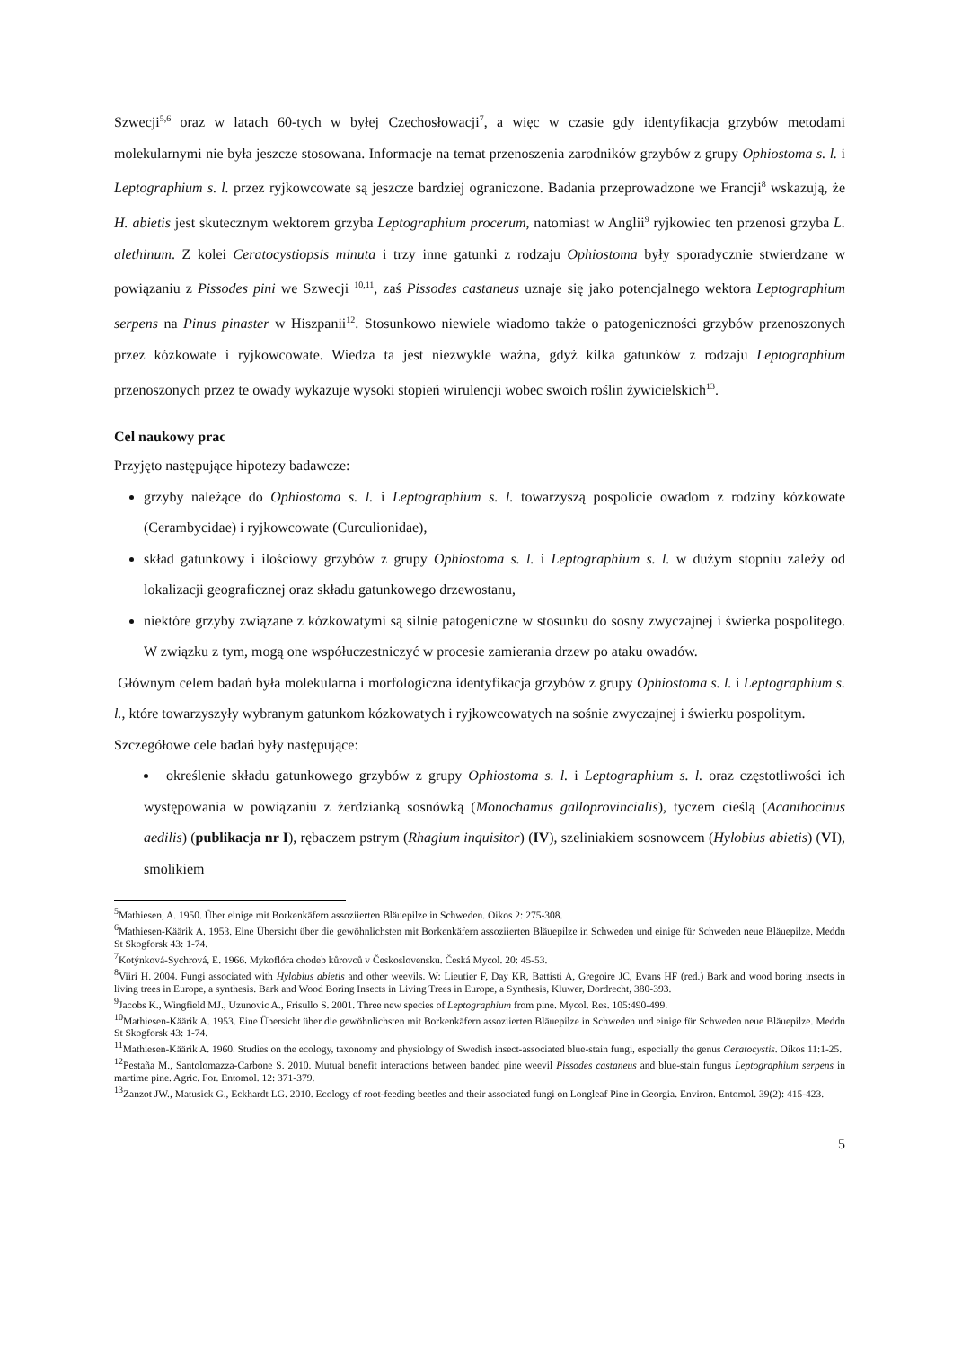Szwecji<sup>5,6</sup> oraz w latach 60-tych w byłej Czechosłowacji<sup>7</sup>, a więc w czasie gdy identyfikacja grzybów metodami molekularnymi nie była jeszcze stosowana. Informacje na temat przenoszenia zarodników grzybów z grupy Ophiostoma s. l. i Leptographium s. l. przez ryjkowcowate są jeszcze bardziej ograniczone. Badania przeprowadzone we Francji<sup>8</sup> wskazują, że H. abietis jest skutecznym wektorem grzyba Leptographium procerum, natomiast w Anglii<sup>9</sup> ryjkowiec ten przenosi grzyba L. alethinum. Z kolei Ceratocystiopsis minuta i trzy inne gatunki z rodzaju Ophiostoma były sporadycznie stwierdzane w powiązaniu z Pissodes pini we Szwecji <sup>10,11</sup>, zaś Pissodes castaneus uznaje się jako potencjalnego wektora Leptographium serpens na Pinus pinaster w Hiszpanii<sup>12</sup>. Stosunkowo niewiele wiadomo także o patogeniczności grzybów przenoszonych przez kózkowate i ryjkowcowate. Wiedza ta jest niezwykle ważna, gdyż kilka gatunków z rodzaju Leptographium przenoszonych przez te owady wykazuje wysoki stopień wirulencji wobec swoich roślin żywicielskich<sup>13</sup>.
Cel naukowy prac
Przyjęto następujące hipotezy badawcze:
grzyby należące do Ophiostoma s. l. i Leptographium s. l. towarzyszą pospolicie owadom z rodziny kózkowate (Cerambycidae) i ryjkowcowate (Curculionidae),
skład gatunkowy i ilościowy grzybów z grupy Ophiostoma s. l. i Leptographium s. l. w dużym stopniu zależy od lokalizacji geograficznej oraz składu gatunkowego drzewostanu,
niektóre grzyby związane z kózkowatymi są silnie patogeniczne w stosunku do sosny zwyczajnej i świerka pospolitego. W związku z tym, mogą one współuczestniczyć w procesie zamierania drzew po ataku owadów.
Głównym celem badań była molekularna i morfologiczna identyfikacja grzybów z grupy Ophiostoma s. l. i Leptographium s. l., które towarzyszyły wybranym gatunkom kózkowatych i ryjkowcowatych na sośnie zwyczajnej i świerku pospolitym.
Szczegółowe cele badań były następujące:
określenie składu gatunkowego grzybów z grupy Ophiostoma s. l. i Leptographium s. l. oraz częstotliwości ich występowania w powiązaniu z żerdzianką sosnówką (Monochamus galloprovincialis), tyczem cieślą (Acanthocinus aedilis) (publikacja nr I), rębaczem pstrym (Rhagium inquisitor) (IV), szeliniakiem sosnowcem (Hylobius abietis) (VI), smolikiem
<sup>5</sup> Mathiesen, A. 1950. Über einige mit Borkenkäfern assoziierten Bläuepilze in Schweden. Oikos 2: 275-308.
<sup>6</sup> Mathiesen-Käärik A. 1953. Eine Übersicht über die gewöhnlichsten mit Borkenkäfern assoziierten Bläuepilze in Schweden und einige für Schweden neue Bläuepilze. Meddn St Skogforsk 43: 1-74.
<sup>7</sup> Kotýnková-Sychrová, E. 1966. Mykoflóra chodeb kůrovců v Československu. Česká Mycol. 20: 45-53.
<sup>8</sup> Viiri H. 2004. Fungi associated with Hylobius abietis and other weevils. W: Lieutier F, Day KR, Battisti A, Gregoire JC, Evans HF (red.) Bark and wood boring insects in living trees in Europe, a synthesis. Bark and Wood Boring Insects in Living Trees in Europe, a Synthesis, Kluwer, Dordrecht, 380-393.
<sup>9</sup> Jacobs K., Wingfield MJ., Uzunovic A., Frisullo S. 2001. Three new species of Leptographium from pine. Mycol. Res. 105:490-499.
<sup>10</sup> Mathiesen-Käärik A. 1953. Eine Übersicht über die gewöhnlichsten mit Borkenkäfern assoziierten Bläuepilze in Schweden und einige für Schweden neue Bläuepilze. Meddn St Skogforsk 43: 1-74.
<sup>11</sup> Mathiesen-Käärik A. 1960. Studies on the ecology, taxonomy and physiology of Swedish insect-associated blue-stain fungi, especially the genus Ceratocystis. Oikos 11:1-25.
<sup>12</sup> Pestaña M., Santolomazza-Carbone S. 2010. Mutual benefit interactions between banded pine weevil Pissodes castaneus and blue-stain fungus Leptographium serpens in martime pine. Agric. For. Entomol. 12: 371-379.
<sup>13</sup> Zanzot JW., Matusick G., Eckhardt LG. 2010. Ecology of root-feeding beetles and their associated fungi on Longleaf Pine in Georgia. Environ. Entomol. 39(2): 415-423.
5